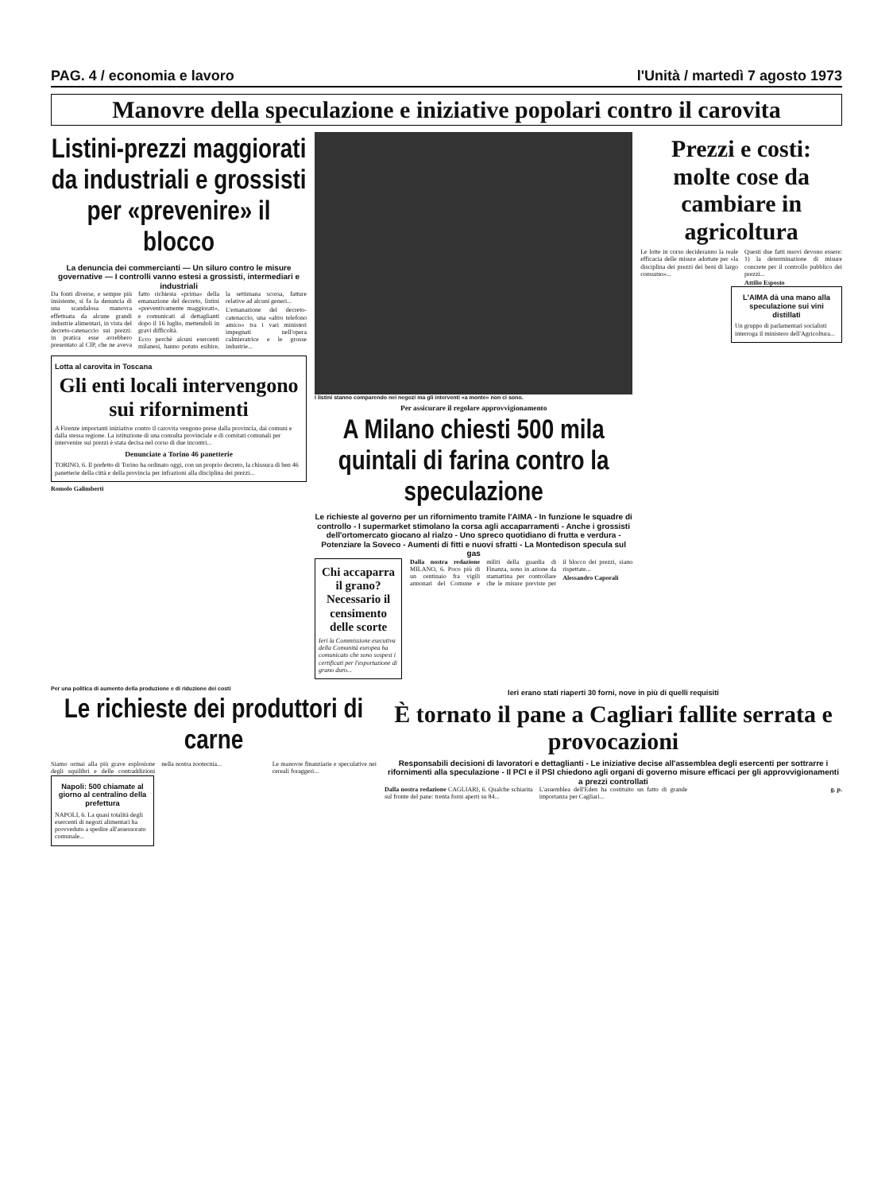PAG. 4 / economia e lavoro l'Unità / martedì 7 agosto 1973
Manovre della speculazione e iniziative popolari contro il carovita
Listini-prezzi maggiorati da industriali e grossisti per «prevenire» il blocco
La denuncia dei commercianti — Un siluro contro le misure governative — I controlli vanno estesi a grossisti, intermediari e industriali
Da fonti diverse, e sempre più insistente, si fa la denuncia di una scandalosa manovra effettuata da alcune grandi industrie alimentari, in vista del decreto-catenaccio sui prezzi: in pratica esse avrebbero presentato al CIP, che ne aveva fatto richiesta «prima» della emanazione del decreto, listini «preventivamente maggiorati», e comunicati al dettaglianti dopo il 16 luglio, mettendoli in gravi difficoltà.
Ecco perchè alcuni esercenti milanesi, hanno potuto esibire, la settimana scorsa, fatture relative ad alcuni generi...
L'emanazione del decreto-catenaccio, una «altro telefono amico» tra i vari ministeri impegnati nell'opera calmieratrice e le grosse industrie...
Lotta al carovita in Toscana
Gli enti locali intervengono sui rifornimenti
A Firenze importanti iniziative contro il carovita vengono prese dalla provincia, dai comuni e dalla stessa regione. La istituzione di una consulta provinciale e di comitati comunali per intervenire sui prezzi è stata decisa nel corso di due incontri...
Denunciate a Torino 46 panetterie
TORINO, 6. Il prefetto di Torino ha ordinato oggi, con un proprio decreto, la chiusura di ben 46 panetterie della città e della provincia per infrazioni alla disciplina dei prezzi...
Romolo Galimberti
I listini stanno comparendo nei negozi ma gli interventi «a monte» non ci sono.
Per assicurare il regolare approvvigionamento
A Milano chiesti 500 mila quintali di farina contro la speculazione
Le richieste al governo per un rifornimento tramite l'AIMA - In funzione le squadre di controllo - I supermarket stimolano la corsa agli accaparramenti - Anche i grossisti dell'ortomercato giocano al rialzo - Uno spreco quotidiano di frutta e verdura - Potenziare la Soveco - Aumenti di fitti e nuovi sfratti - La Montedison specula sul gas
Chi accaparra il grano? Necessario il censimento delle scorte
Ieri la Commissione esecutiva della Comunità europea ha comunicato che sono sospesi i certificati per l'esportazione di grano duro...
Dalla nostra redazione MILANO, 6. Poco più di un centinaio fra vigili annonari del Comune e militi della guardia di Finanza, sono in azione da stamattina per controllare che le misure previste per il blocco dei prezzi, siano rispettate...
Alessandro Caporali
Prezzi e costi: molte cose da cambiare in agricoltura
Le lotte in corso decideranno la reale efficacia delle misure adottate per «la disciplina dei prezzi dei beni di largo consumo»...
Questi due fatti nuovi devono essere: 1) la determinazione di misure concrete per il controllo pubblico dei prezzi...
Attilio Esposto
L'AIMA dà una mano alla speculazione sui vini distillati
Un gruppo di parlamentari socialisti interroga il ministero dell'Agricoltura...
Per una politica di aumento della produzione e di riduzione dei costi
Le richieste dei produttori di carne
Siamo ormai alla più grave esplosione degli squilibri e delle contraddizioni nella nostra zootecnia...
Le manovre finanziarie e speculative nei cereali foraggeri...
Napoli: 500 chiamate al giorno al centralino della prefettura
NAPOLI, 6. La quasi totalità degli esercenti di negozi alimentari ha provveduto a spedire all'assessorato comunale...
Ieri erano stati riaperti 30 forni, nove in più di quelli requisiti
È tornato il pane a Cagliari fallite serrata e provocazioni
Responsabili decisioni di lavoratori e dettaglianti - Le iniziative decise all'assemblea degli esercenti per sottrarre i rifornimenti alla speculazione - Il PCI e il PSI chiedono agli organi di governo misure efficaci per gli approvvigionamenti a prezzi controllati
Dalla nostra redazione CAGLIARI, 6. Qualche schiarita sul fronte del pane: trenta forni aperti su 84...
L'assemblea dell'Eden ha costituito un fatto di grande importanza per Cagliari...
g. p.